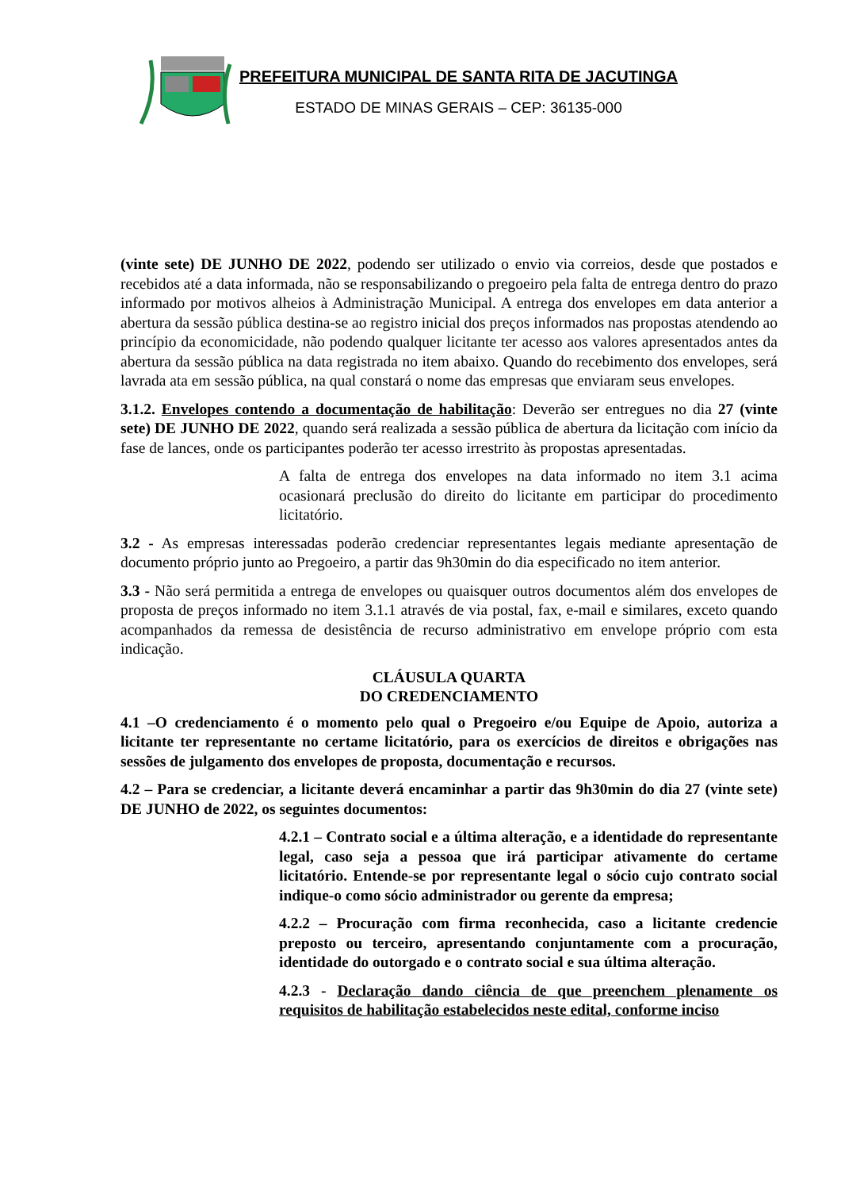PREFEITURA MUNICIPAL DE SANTA RITA DE JACUTINGA
ESTADO DE MINAS GERAIS – CEP: 36135-000
(vinte sete) DE JUNHO DE 2022, podendo ser utilizado o envio via correios, desde que postados e recebidos até a data informada, não se responsabilizando o pregoeiro pela falta de entrega dentro do prazo informado por motivos alheios à Administração Municipal. A entrega dos envelopes em data anterior a abertura da sessão pública destina-se ao registro inicial dos preços informados nas propostas atendendo ao princípio da economicidade, não podendo qualquer licitante ter acesso aos valores apresentados antes da abertura da sessão pública na data registrada no item abaixo. Quando do recebimento dos envelopes, será lavrada ata em sessão pública, na qual constará o nome das empresas que enviaram seus envelopes.
3.1.2. Envelopes contendo a documentação de habilitação: Deverão ser entregues no dia 27 (vinte sete) DE JUNHO DE 2022, quando será realizada a sessão pública de abertura da licitação com início da fase de lances, onde os participantes poderão ter acesso irrestrito às propostas apresentadas.
A falta de entrega dos envelopes na data informado no item 3.1 acima ocasionará preclusão do direito do licitante em participar do procedimento licitatório.
3.2 - As empresas interessadas poderão credenciar representantes legais mediante apresentação de documento próprio junto ao Pregoeiro, a partir das 9h30min do dia especificado no item anterior.
3.3 - Não será permitida a entrega de envelopes ou quaisquer outros documentos além dos envelopes de proposta de preços informado no item 3.1.1 através de via postal, fax, e-mail e similares, exceto quando acompanhados da remessa de desistência de recurso administrativo em envelope próprio com esta indicação.
CLÁUSULA QUARTA
DO CREDENCIAMENTO
4.1 –O credenciamento é o momento pelo qual o Pregoeiro e/ou Equipe de Apoio, autoriza a licitante ter representante no certame licitatório, para os exercícios de direitos e obrigações nas sessões de julgamento dos envelopes de proposta, documentação e recursos.
4.2 – Para se credenciar, a licitante deverá encaminhar a partir das 9h30min do dia 27 (vinte sete) DE JUNHO de 2022, os seguintes documentos:
4.2.1 – Contrato social e a última alteração, e a identidade do representante legal, caso seja a pessoa que irá participar ativamente do certame licitatório. Entende-se por representante legal o sócio cujo contrato social indique-o como sócio administrador ou gerente da empresa;
4.2.2 – Procuração com firma reconhecida, caso a licitante credencie preposto ou terceiro, apresentando conjuntamente com a procuração, identidade do outorgado e o contrato social e sua última alteração.
4.2.3 - Declaração dando ciência de que preenchem plenamente os requisitos de habilitação estabelecidos neste edital, conforme inciso